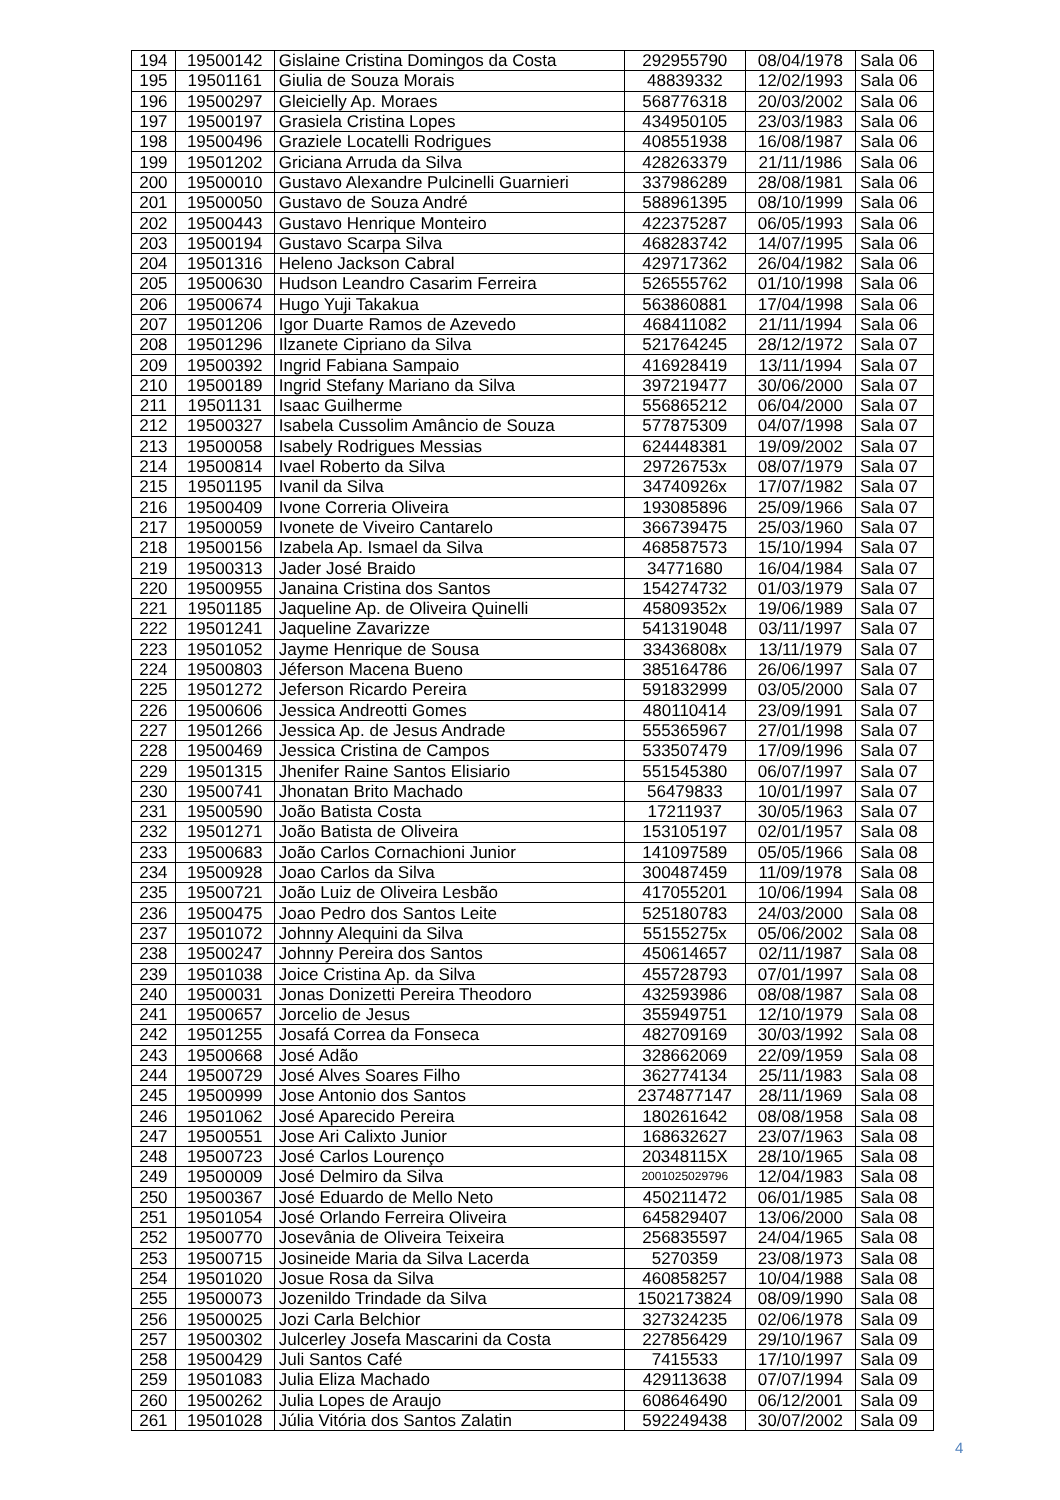| 194 | 19500142 | Gislaine Cristina Domingos da Costa | 292955790 | 08/04/1978 | Sala 06 |
| 195 | 19501161 | Giulia de Souza Morais | 48839332 | 12/02/1993 | Sala 06 |
| 196 | 19500297 | Gleicielly Ap. Moraes | 568776318 | 20/03/2002 | Sala 06 |
| 197 | 19500197 | Grasiela Cristina Lopes | 434950105 | 23/03/1983 | Sala 06 |
| 198 | 19500496 | Graziele Locatelli Rodrigues | 408551938 | 16/08/1987 | Sala 06 |
| 199 | 19501202 | Griciana Arruda da Silva | 428263379 | 21/11/1986 | Sala 06 |
| 200 | 19500010 | Gustavo Alexandre Pulcinelli Guarnieri | 337986289 | 28/08/1981 | Sala 06 |
| 201 | 19500050 | Gustavo de Souza André | 588961395 | 08/10/1999 | Sala 06 |
| 202 | 19500443 | Gustavo Henrique Monteiro | 422375287 | 06/05/1993 | Sala 06 |
| 203 | 19500194 | Gustavo Scarpa Silva | 468283742 | 14/07/1995 | Sala 06 |
| 204 | 19501316 | Heleno Jackson Cabral | 429717362 | 26/04/1982 | Sala 06 |
| 205 | 19500630 | Hudson Leandro Casarim Ferreira | 526555762 | 01/10/1998 | Sala 06 |
| 206 | 19500674 | Hugo Yuji Takakua | 563860881 | 17/04/1998 | Sala 06 |
| 207 | 19501206 | Igor Duarte Ramos de Azevedo | 468411082 | 21/11/1994 | Sala 06 |
| 208 | 19501296 | Ilzanete Cipriano da Silva | 521764245 | 28/12/1972 | Sala 07 |
| 209 | 19500392 | Ingrid Fabiana Sampaio | 416928419 | 13/11/1994 | Sala 07 |
| 210 | 19500189 | Ingrid Stefany Mariano da Silva | 397219477 | 30/06/2000 | Sala 07 |
| 211 | 19501131 | Isaac Guilherme | 556865212 | 06/04/2000 | Sala 07 |
| 212 | 19500327 | Isabela Cussolim Amâncio de Souza | 577875309 | 04/07/1998 | Sala 07 |
| 213 | 19500058 | Isabely Rodrigues Messias | 624448381 | 19/09/2002 | Sala 07 |
| 214 | 19500814 | Ivael Roberto da Silva | 29726753x | 08/07/1979 | Sala 07 |
| 215 | 19501195 | Ivanil da Silva | 34740926x | 17/07/1982 | Sala 07 |
| 216 | 19500409 | Ivone Correria Oliveira | 193085896 | 25/09/1966 | Sala 07 |
| 217 | 19500059 | Ivonete de Viveiro Cantarelo | 366739475 | 25/03/1960 | Sala 07 |
| 218 | 19500156 | Izabela Ap. Ismael da Silva | 468587573 | 15/10/1994 | Sala 07 |
| 219 | 19500313 | Jader José Braido | 34771680 | 16/04/1984 | Sala 07 |
| 220 | 19500955 | Janaina Cristina dos Santos | 154274732 | 01/03/1979 | Sala 07 |
| 221 | 19501185 | Jaqueline Ap. de Oliveira Quinelli | 45809352x | 19/06/1989 | Sala 07 |
| 222 | 19501241 | Jaqueline Zavarizze | 541319048 | 03/11/1997 | Sala 07 |
| 223 | 19501052 | Jayme Henrique de Sousa | 33436808x | 13/11/1979 | Sala 07 |
| 224 | 19500803 | Jéferson Macena Bueno | 385164786 | 26/06/1997 | Sala 07 |
| 225 | 19501272 | Jeferson Ricardo Pereira | 591832999 | 03/05/2000 | Sala 07 |
| 226 | 19500606 | Jessica Andreotti Gomes | 480110414 | 23/09/1991 | Sala 07 |
| 227 | 19501266 | Jessica Ap. de Jesus Andrade | 555365967 | 27/01/1998 | Sala 07 |
| 228 | 19500469 | Jessica Cristina de Campos | 533507479 | 17/09/1996 | Sala 07 |
| 229 | 19501315 | Jhenifer Raine Santos Elisiario | 551545380 | 06/07/1997 | Sala 07 |
| 230 | 19500741 | Jhonatan Brito Machado | 56479833 | 10/01/1997 | Sala 07 |
| 231 | 19500590 | João Batista Costa | 17211937 | 30/05/1963 | Sala 07 |
| 232 | 19501271 | João Batista de Oliveira | 153105197 | 02/01/1957 | Sala 08 |
| 233 | 19500683 | João Carlos Cornachioni Junior | 141097589 | 05/05/1966 | Sala 08 |
| 234 | 19500928 | Joao Carlos da Silva | 300487459 | 11/09/1978 | Sala 08 |
| 235 | 19500721 | João Luiz de Oliveira Lesbão | 417055201 | 10/06/1994 | Sala 08 |
| 236 | 19500475 | Joao Pedro dos Santos Leite | 525180783 | 24/03/2000 | Sala 08 |
| 237 | 19501072 | Johnny Alequini da Silva | 55155275x | 05/06/2002 | Sala 08 |
| 238 | 19500247 | Johnny Pereira dos Santos | 450614657 | 02/11/1987 | Sala 08 |
| 239 | 19501038 | Joice Cristina Ap. da Silva | 455728793 | 07/01/1997 | Sala 08 |
| 240 | 19500031 | Jonas Donizetti Pereira Theodoro | 432593986 | 08/08/1987 | Sala 08 |
| 241 | 19500657 | Jorcelio de Jesus | 355949751 | 12/10/1979 | Sala 08 |
| 242 | 19501255 | Josafá Correa da Fonseca | 482709169 | 30/03/1992 | Sala 08 |
| 243 | 19500668 | José Adão | 328662069 | 22/09/1959 | Sala 08 |
| 244 | 19500729 | José Alves Soares Filho | 362774134 | 25/11/1983 | Sala 08 |
| 245 | 19500999 | Jose Antonio dos Santos | 2374877147 | 28/11/1969 | Sala 08 |
| 246 | 19501062 | José Aparecido Pereira | 180261642 | 08/08/1958 | Sala 08 |
| 247 | 19500551 | Jose Ari Calixto Junior | 168632627 | 23/07/1963 | Sala 08 |
| 248 | 19500723 | José Carlos Lourenço | 20348115X | 28/10/1965 | Sala 08 |
| 249 | 19500009 | José Delmiro da Silva | 2001025029796 | 12/04/1983 | Sala 08 |
| 250 | 19500367 | José Eduardo de Mello Neto | 450211472 | 06/01/1985 | Sala 08 |
| 251 | 19501054 | José Orlando Ferreira Oliveira | 645829407 | 13/06/2000 | Sala 08 |
| 252 | 19500770 | Josevânia de Oliveira Teixeira | 256835597 | 24/04/1965 | Sala 08 |
| 253 | 19500715 | Josineide Maria da Silva Lacerda | 5270359 | 23/08/1973 | Sala 08 |
| 254 | 19501020 | Josue Rosa da Silva | 460858257 | 10/04/1988 | Sala 08 |
| 255 | 19500073 | Jozenildo Trindade da Silva | 1502173824 | 08/09/1990 | Sala 08 |
| 256 | 19500025 | Jozi Carla Belchior | 327324235 | 02/06/1978 | Sala 09 |
| 257 | 19500302 | Julcerley Josefa Mascarini da Costa | 227856429 | 29/10/1967 | Sala 09 |
| 258 | 19500429 | Juli Santos Café | 7415533 | 17/10/1997 | Sala 09 |
| 259 | 19501083 | Julia Eliza Machado | 429113638 | 07/07/1994 | Sala 09 |
| 260 | 19500262 | Julia Lopes de Araujo | 608646490 | 06/12/2001 | Sala 09 |
| 261 | 19501028 | Júlia Vitória dos Santos Zalatin | 592249438 | 30/07/2002 | Sala 09 |
4